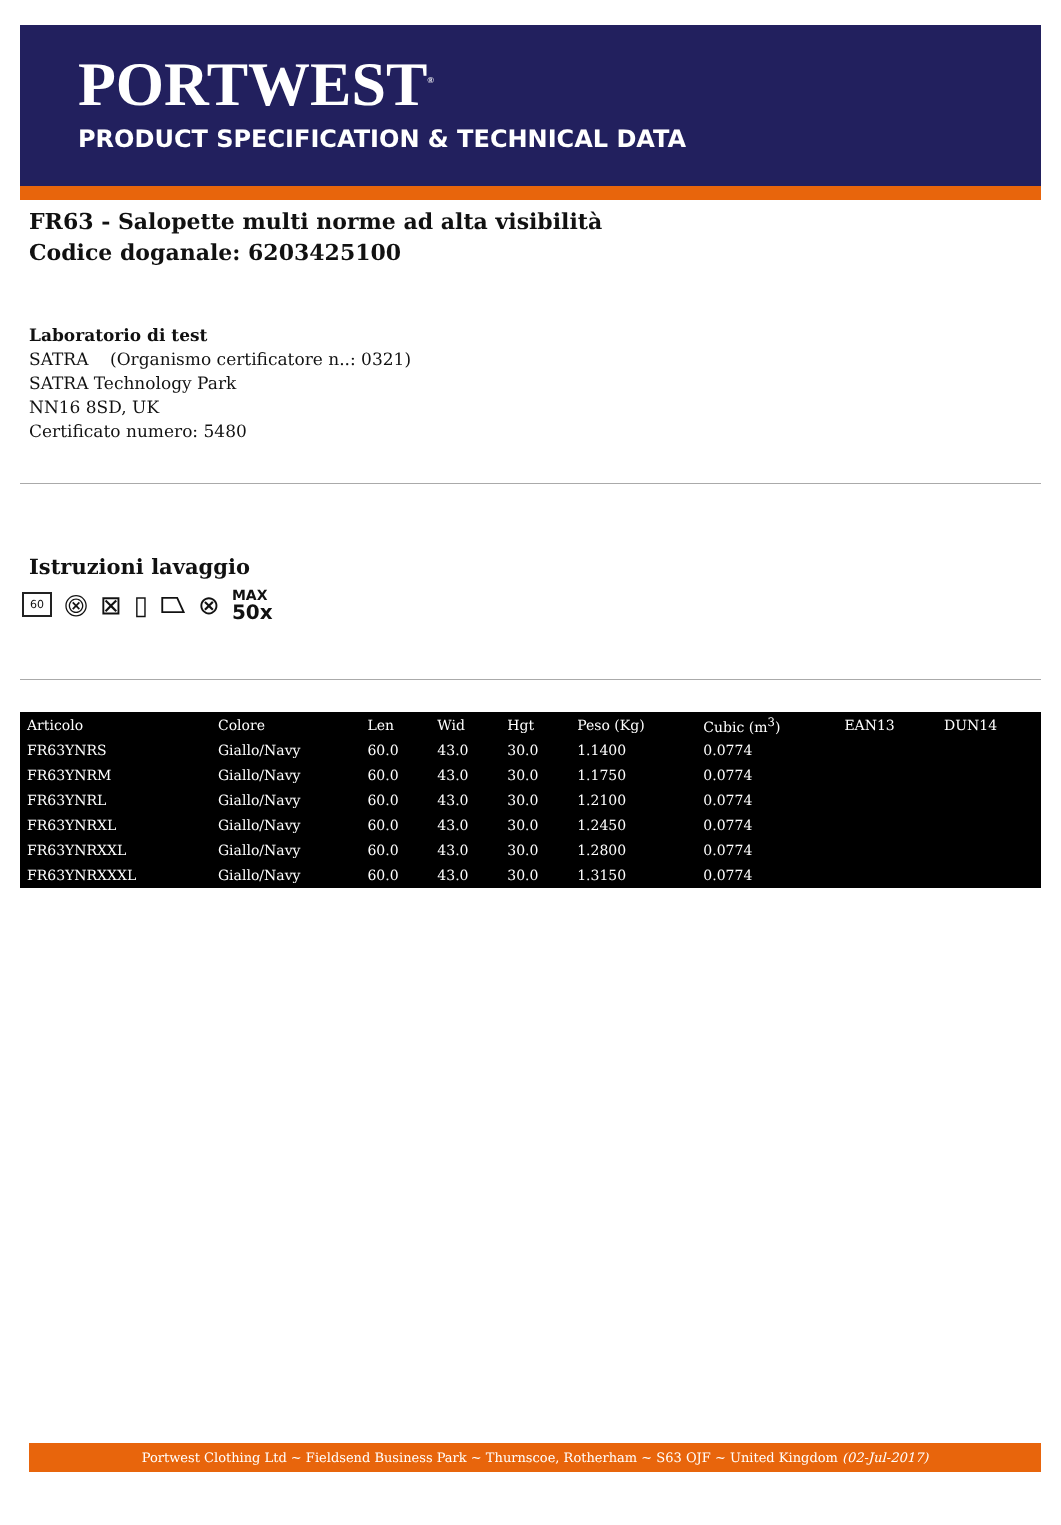PORTWEST<sup>®</sup>
PRODUCT SPECIFICATION & TECHNICAL DATA
FR63 - Salopette multi norme ad alta visibilità
Codice doganale: 6203425100
Laboratorio di test
SATRA (Organismo certificatore n..: 0321)
SATRA Technology Park
NN16 8SD, UK
Certificato numero: 5480
Istruzioni lavaggio
60 ⨷ ⊠ ▯ ⏢ ⊗ MAX
50x
| Articolo | Colore | Len | Wid | Hgt | Peso (Kg) | Cubic (m<sup>3</sup>) | EAN13 | DUN14 |
| --- | --- | --- | --- | --- | --- | --- | --- | --- |
| FR63YNRS | Giallo/Navy | 60.0 | 43.0 | 30.0 | 1.1400 | 0.0774 | | |
| FR63YNRM | Giallo/Navy | 60.0 | 43.0 | 30.0 | 1.1750 | 0.0774 | | |
| FR63YNRL | Giallo/Navy | 60.0 | 43.0 | 30.0 | 1.2100 | 0.0774 | | |
| FR63YNRXL | Giallo/Navy | 60.0 | 43.0 | 30.0 | 1.2450 | 0.0774 | | |
| FR63YNRXXL | Giallo/Navy | 60.0 | 43.0 | 30.0 | 1.2800 | 0.0774 | | |
| FR63YNRXXXL | Giallo/Navy | 60.0 | 43.0 | 30.0 | 1.3150 | 0.0774 | | |
Portwest Clothing Ltd ~ Fieldsend Business Park ~ Thurnscoe, Rotherham ~ S63 OJF ~ United Kingdom (02-Jul-2017)